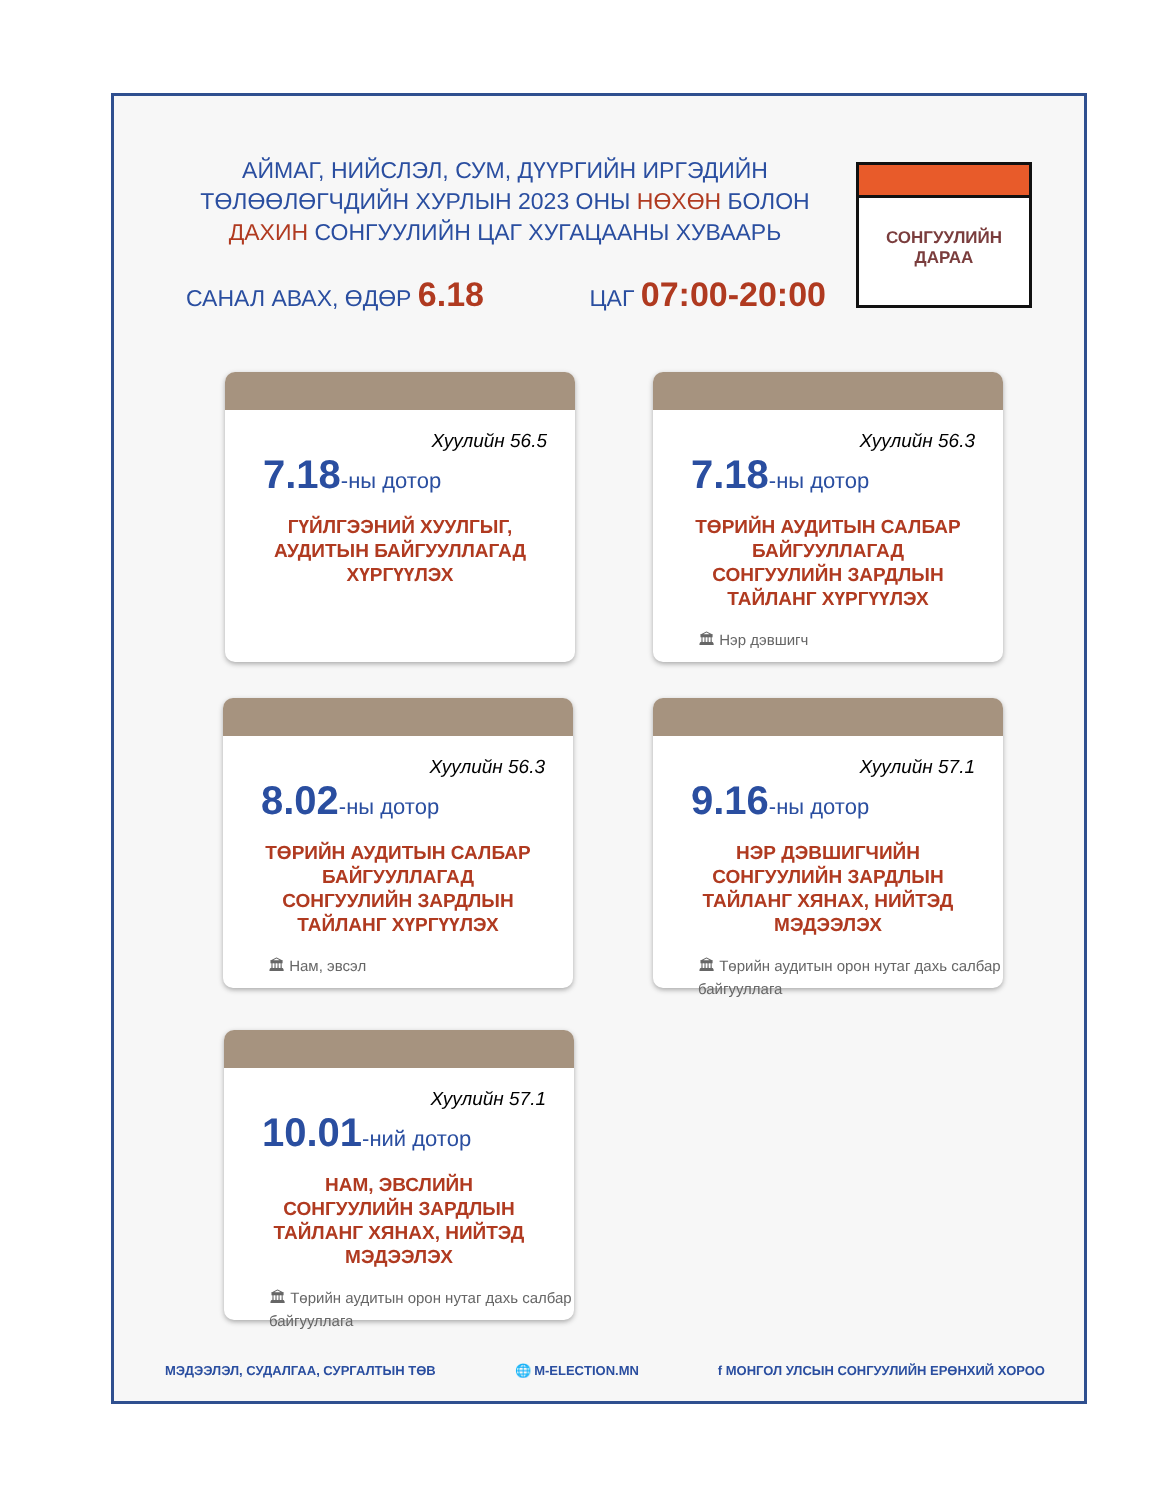АЙМАГ, НИЙСЛЭЛ, СУМ, ДҮҮРГИЙН ИРГЭДИЙН ТӨЛӨӨЛӨГЧДИЙН ХУРЛЫН 2023 ОНЫ НӨХӨН БОЛОН ДАХИН СОНГУУЛИЙН ЦАГ ХУГАЦААНЫ ХУВААРЬ
САНАЛ АВАХ, ӨДӨР 6.18 ЦАГ 07:00-20:00
СОНГУУЛИЙН
ДАРАА
Хуулийн 56.5
7.18-ны дотор
ГҮЙЛГЭЭНИЙ ХУУЛГЫГ, АУДИТЫН БАЙГУУЛЛАГАД ХҮРГҮҮЛЭХ
Хуулийн 56.3
7.18-ны дотор
ТӨРИЙН АУДИТЫН САЛБАР БАЙГУУЛЛАГАД СОНГУУЛИЙН ЗАРДЛЫН ТАЙЛАНГ ХҮРГҮҮЛЭХ
🏛 Нэр дэвшигч
Хуулийн 56.3
8.02-ны дотор
ТӨРИЙН АУДИТЫН САЛБАР БАЙГУУЛЛАГАД СОНГУУЛИЙН ЗАРДЛЫН ТАЙЛАНГ ХҮРГҮҮЛЭХ
🏛 Нам, эвсэл
Хуулийн 57.1
9.16-ны дотор
НЭР ДЭВШИГЧИЙН СОНГУУЛИЙН ЗАРДЛЫН ТАЙЛАНГ ХЯНАХ, НИЙТЭД МЭДЭЭЛЭХ
🏛 Төрийн аудитын орон нутаг дахь салбар байгууллага
Хуулийн 57.1
10.01-ний дотор
НАМ, ЭВСЛИЙН СОНГУУЛИЙН ЗАРДЛЫН ТАЙЛАНГ ХЯНАХ, НИЙТЭД МЭДЭЭЛЭХ
🏛 Төрийн аудитын орон нутаг дахь салбар байгууллага
МЭДЭЭЛЭЛ, СУДАЛГАА, СУРГАЛТЫН ТӨВ 🌐 M-ELECTION.MN f МОНГОЛ УЛСЫН СОНГУУЛИЙН ЕРӨНХИЙ ХОРОО